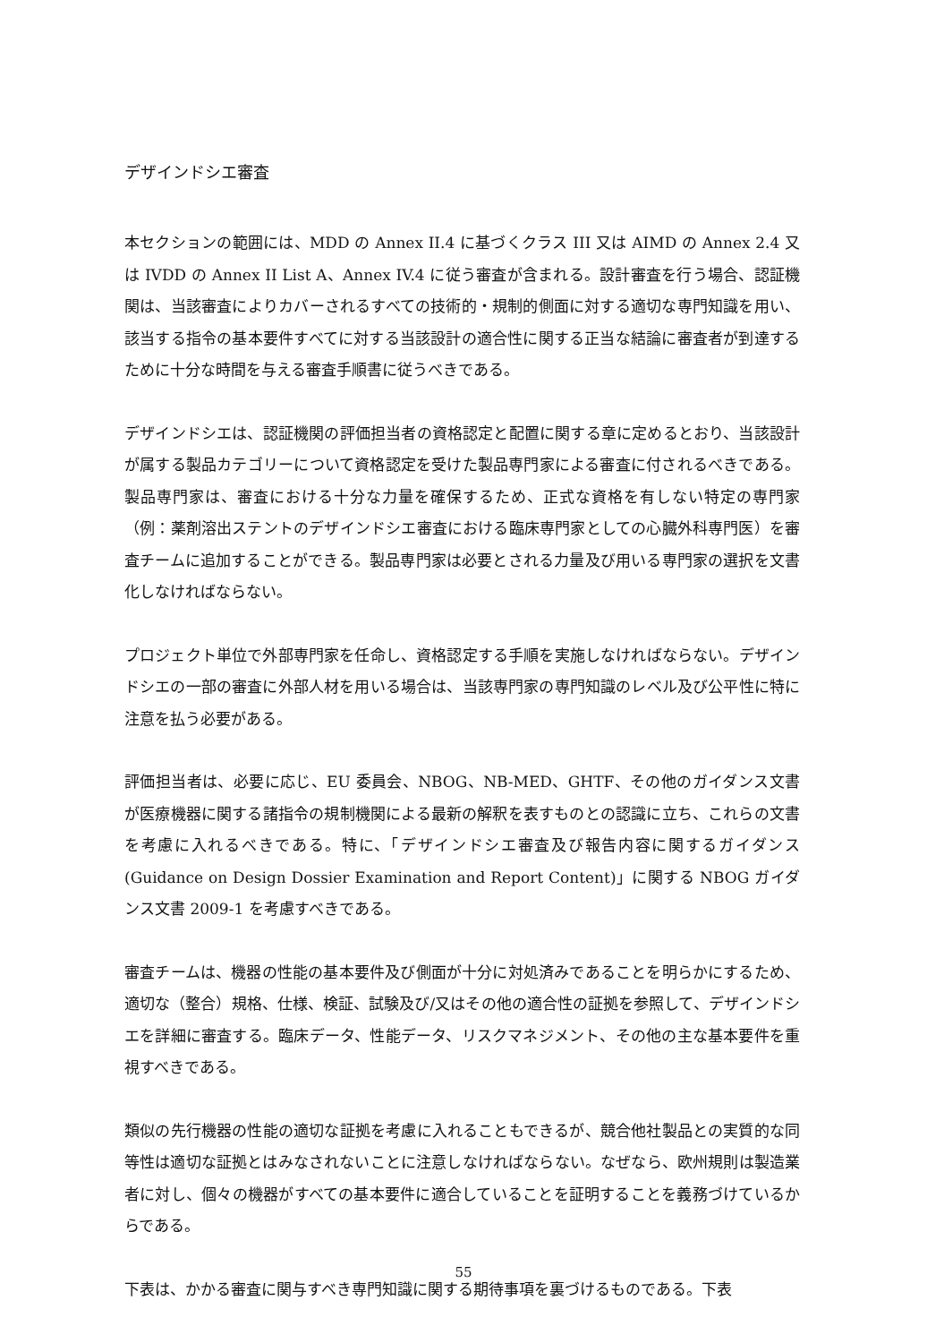デザインドシエ審査
本セクションの範囲には、MDD の Annex II.4 に基づくクラス III 又は AIMD の Annex 2.4 又は IVDD の Annex II List A、Annex IV.4 に従う審査が含まれる。設計審査を行う場合、認証機関は、当該審査によりカバーされるすべての技術的・規制的側面に対する適切な専門知識を用い、該当する指令の基本要件すべてに対する当該設計の適合性に関する正当な結論に審査者が到達するために十分な時間を与える審査手順書に従うべきである。
デザインドシエは、認証機関の評価担当者の資格認定と配置に関する章に定めるとおり、当該設計が属する製品カテゴリーについて資格認定を受けた製品専門家による審査に付されるべきである。製品専門家は、審査における十分な力量を確保するため、正式な資格を有しない特定の専門家（例：薬剤溶出ステントのデザインドシエ審査における臨床専門家としての心臓外科専門医）を審査チームに追加することができる。製品専門家は必要とされる力量及び用いる専門家の選択を文書化しなければならない。
プロジェクト単位で外部専門家を任命し、資格認定する手順を実施しなければならない。デザインドシエの一部の審査に外部人材を用いる場合は、当該専門家の専門知識のレベル及び公平性に特に注意を払う必要がある。
評価担当者は、必要に応じ、EU 委員会、NBOG、NB-MED、GHTF、その他のガイダンス文書が医療機器に関する諸指令の規制機関による最新の解釈を表すものとの認識に立ち、これらの文書を考慮に入れるべきである。特に、「デザインドシエ審査及び報告内容に関するガイダンス(Guidance on Design Dossier Examination and Report Content)」に関する NBOG ガイダンス文書 2009-1 を考慮すべきである。
審査チームは、機器の性能の基本要件及び側面が十分に対処済みであることを明らかにするため、適切な（整合）規格、仕様、検証、試験及び/又はその他の適合性の証拠を参照して、デザインドシエを詳細に審査する。臨床データ、性能データ、リスクマネジメント、その他の主な基本要件を重視すべきである。
類似の先行機器の性能の適切な証拠を考慮に入れることもできるが、競合他社製品との実質的な同等性は適切な証拠とはみなされないことに注意しなければならない。なぜなら、欧州規則は製造業者に対し、個々の機器がすべての基本要件に適合していることを証明することを義務づけているからである。
下表は、かかる審査に関与すべき専門知識に関する期待事項を裏づけるものである。下表
55